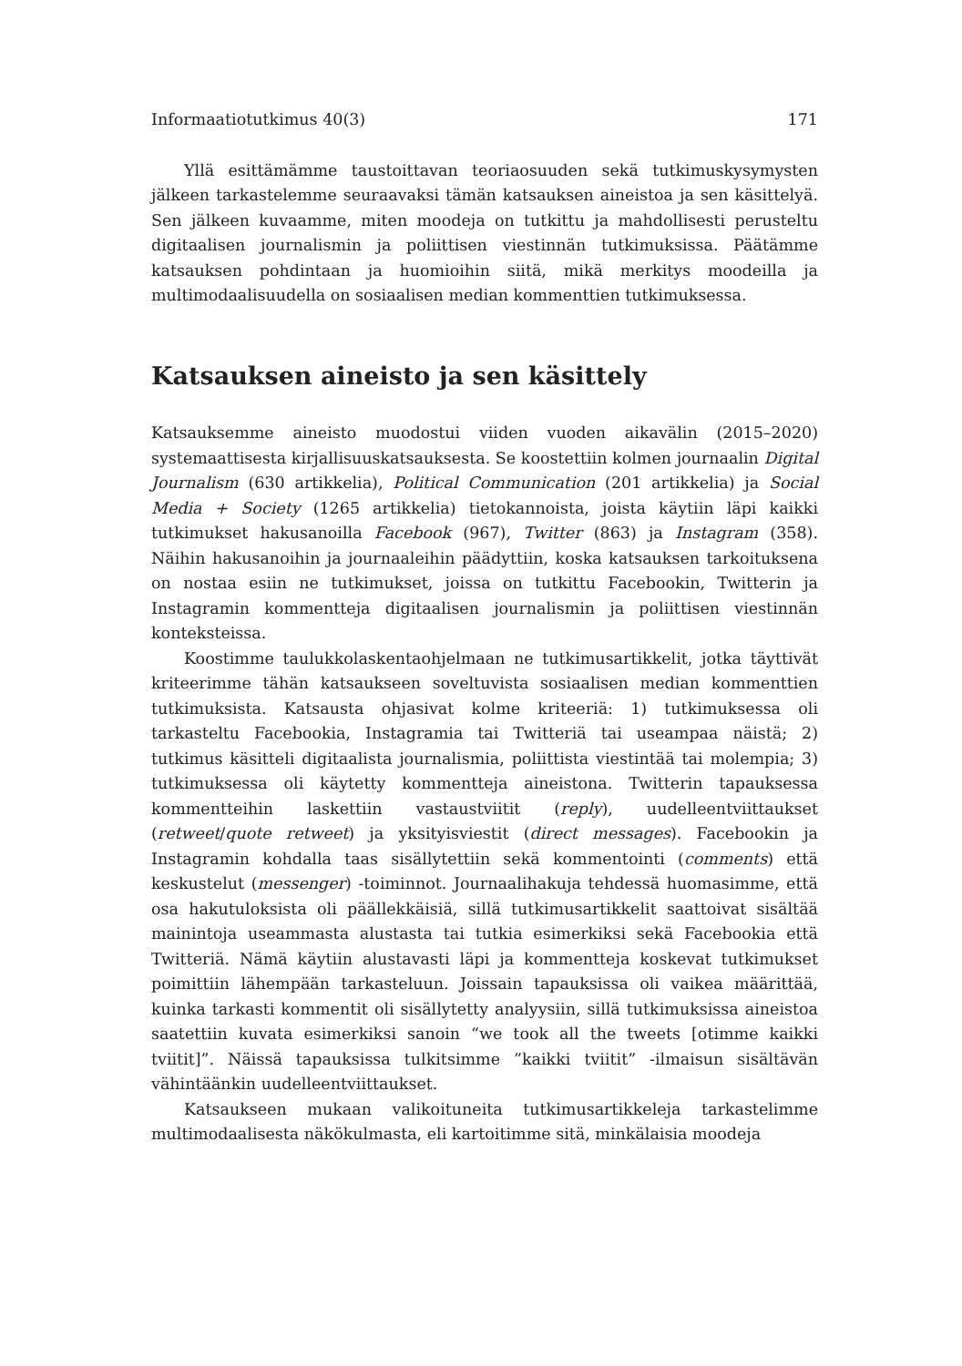Informaatiotutkimus 40(3) 171
Yllä esittämämme taustoittavan teoriaosuuden sekä tutkimuskysymysten jälkeen tarkastelemme seuraavaksi tämän katsauksen aineistoa ja sen käsittelyä. Sen jälkeen kuvaamme, miten moodeja on tutkittu ja mahdollisesti perusteltu digitaalisen journalismin ja poliittisen viestinnän tutkimuksissa. Päätämme katsauksen pohdintaan ja huomioihin siitä, mikä merkitys moodeilla ja multimodaalisuudella on sosiaalisen median kommenttien tutkimuksessa.
Katsauksen aineisto ja sen käsittely
Katsauksemme aineisto muodostui viiden vuoden aikavälin (2015–2020) systemaattisesta kirjallisuuskatsauksesta. Se koostettiin kolmen journaalin Digital Journalism (630 artikkelia), Political Communication (201 artikkelia) ja Social Media + Society (1265 artikkelia) tietokannoista, joista käytiin läpi kaikki tutkimukset hakusanoilla Facebook (967), Twitter (863) ja Instagram (358). Näihin hakusanoihin ja journaaleihin päädyttiin, koska katsauksen tarkoituksena on nostaa esiin ne tutkimukset, joissa on tutkittu Facebookin, Twitterin ja Instagramin kommentteja digitaalisen journalismin ja poliittisen viestinnän konteksteissa.
Koostimme taulukkolaskentaohjelmaan ne tutkimusartikkelit, jotka täyttivät kriteerimme tähän katsaukseen soveltuvista sosiaalisen median kommenttien tutkimuksista. Katsausta ohjasivat kolme kriteeriä: 1) tutkimuksessa oli tarkasteltu Facebookia, Instagramia tai Twitteriä tai useampaa näistä; 2) tutkimus käsitteli digitaalista journalismia, poliittista viestintää tai molempia; 3) tutkimuksessa oli käytetty kommentteja aineistona. Twitterin tapauksessa kommentteihin laskettiin vastaustviitit (reply), uudelleentviittaukset (retweet/quote retweet) ja yksityisviestit (direct messages). Facebookin ja Instagramin kohdalla taas sisällytettiin sekä kommentointi (comments) että keskustelut (messenger) -toiminnot. Journaalihakuja tehdessä huomasimme, että osa hakutuloksista oli päällekkäisiä, sillä tutkimusartikkelit saattoivat sisältää mainintoja useammasta alustasta tai tutkia esimerkiksi sekä Facebookia että Twitteriä. Nämä käytiin alustavasti läpi ja kommentteja koskevat tutkimukset poimittiin lähempään tarkasteluun. Joissain tapauksissa oli vaikea määrittää, kuinka tarkasti kommentit oli sisällytetty analyysiin, sillä tutkimuksissa aineistoa saatettiin kuvata esimerkiksi sanoin “we took all the tweets [otimme kaikki tviitit]”. Näissä tapauksissa tulkitsimme ”kaikki tviitit” -ilmaisun sisältävän vähintäänkin uudelleentviittaukset.
Katsaukseen mukaan valikoituneita tutkimusartikkeleja tarkastelimme multimodaalisesta näkökulmasta, eli kartoitimme sitä, minkälaisia moodeja